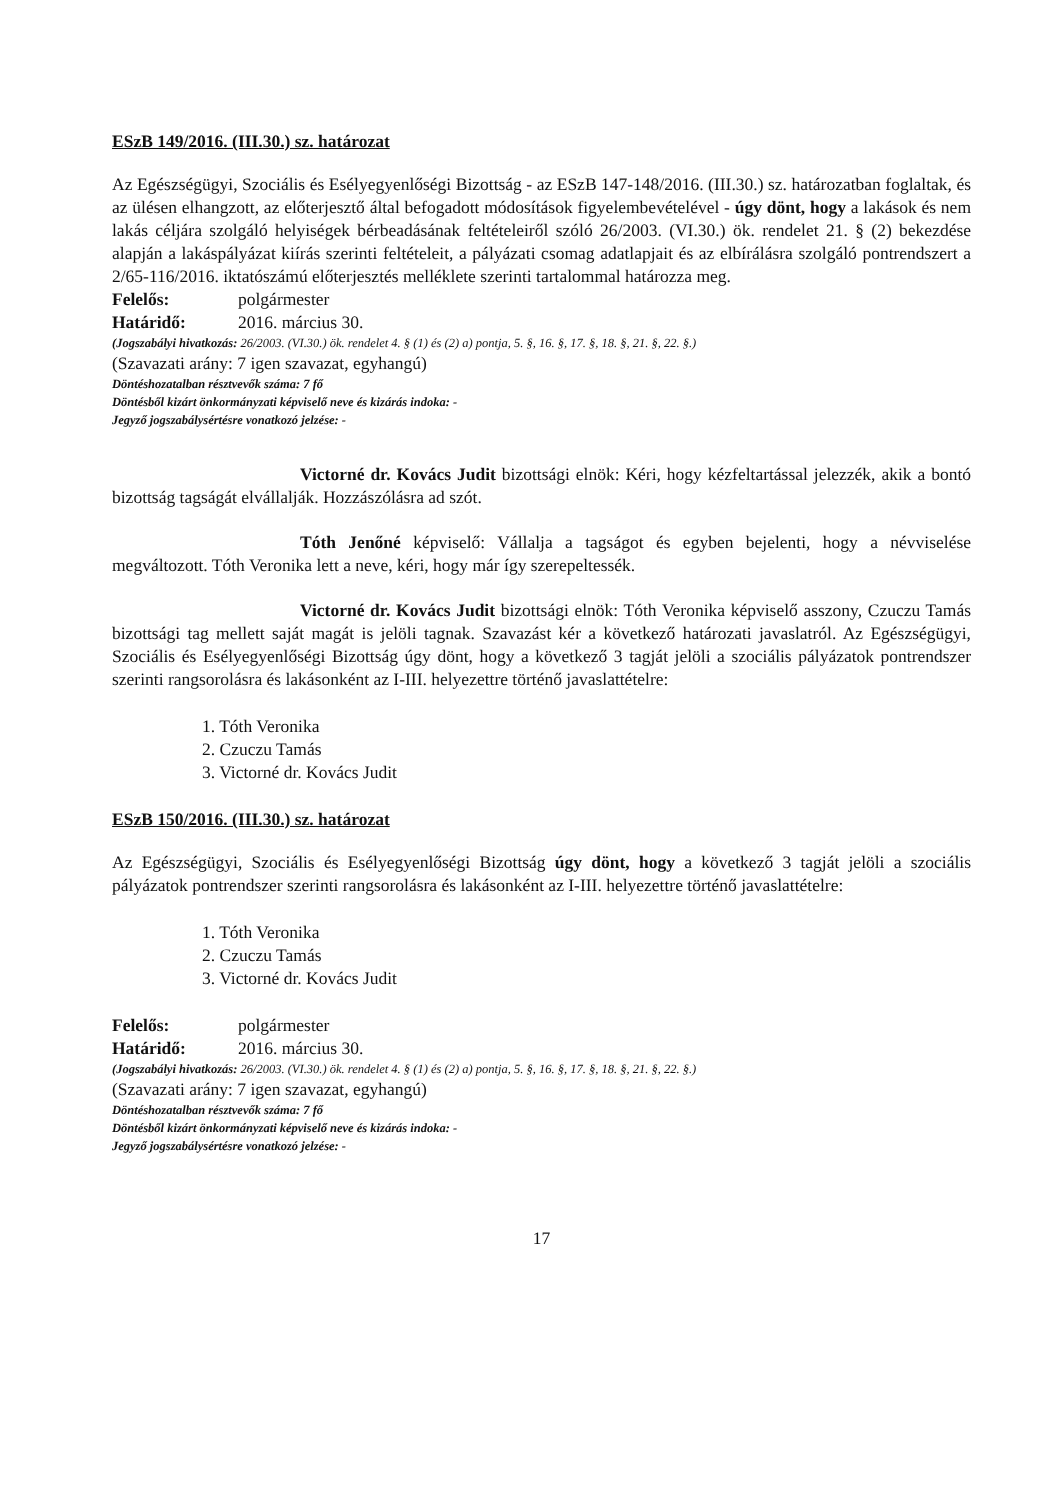ESzB 149/2016. (III.30.) sz. határozat
Az Egészségügyi, Szociális és Esélyegyenlőségi Bizottság - az ESzB 147-148/2016. (III.30.) sz. határozatban foglaltak, és az ülésen elhangzott, az előterjesztő által befogadott módosítások figyelembevételével - úgy dönt, hogy a lakások és nem lakás céljára szolgáló helyiségek bérbeadásának feltételeiről szóló 26/2003. (VI.30.) ök. rendelet 21. § (2) bekezdése alapján a lakáspályázat kiírás szerinti feltételeit, a pályázati csomag adatlapjait és az elbírálásra szolgáló pontrendszert a 2/65-116/2016. iktatószámú előterjesztés melléklete szerinti tartalommal határozza meg.
Felelős: polgármester
Határidő: 2016. március 30.
(Jogszabályi hivatkozás: 26/2003. (VI.30.) ök. rendelet 4. § (1) és (2) a) pontja, 5. §, 16. §, 17. §, 18. §, 21. §, 22. §.)
(Szavazati arány: 7 igen szavazat, egyhangú)
Döntéshozatalban résztvevők száma: 7 fő
Döntésből kizárt önkormányzati képviselő neve és kizárás indoka: -
Jegyző jogszabálysértésre vonatkozó jelzése: -
Victorné dr. Kovács Judit bizottsági elnök: Kéri, hogy kézfeltartással jelezzék, akik a bontó bizottság tagságát elvállalják. Hozzászólásra ad szót.
Tóth Jenőné képviselő: Vállalja a tagságot és egyben bejelenti, hogy a névviselése megváltozott. Tóth Veronika lett a neve, kéri, hogy már így szerepeltessék.
Victorné dr. Kovács Judit bizottsági elnök: Tóth Veronika képviselő asszony, Czuczu Tamás bizottsági tag mellett saját magát is jelöli tagnak. Szavazást kér a következő határozati javaslatról. Az Egészségügyi, Szociális és Esélyegyenlőségi Bizottság úgy dönt, hogy a következő 3 tagját jelöli a szociális pályázatok pontrendszer szerinti rangsorolásra és lakásonként az I-III. helyezettre történő javaslattételre:
1. Tóth Veronika
2. Czuczu Tamás
3. Victorné dr. Kovács Judit
ESzB 150/2016. (III.30.) sz. határozat
Az Egészségügyi, Szociális és Esélyegyenlőségi Bizottság úgy dönt, hogy a következő 3 tagját jelöli a szociális pályázatok pontrendszer szerinti rangsorolásra és lakásonként az I-III. helyezettre történő javaslattételre:
1. Tóth Veronika
2. Czuczu Tamás
3. Victorné dr. Kovács Judit
Felelős: polgármester
Határidő: 2016. március 30.
(Jogszabályi hivatkozás: 26/2003. (VI.30.) ök. rendelet 4. § (1) és (2) a) pontja, 5. §, 16. §, 17. §, 18. §, 21. §, 22. §.)
(Szavazati arány: 7 igen szavazat, egyhangú)
Döntéshozatalban résztvevők száma: 7 fő
Döntésből kizárt önkormányzati képviselő neve és kizárás indoka: -
Jegyző jogszabálysértésre vonatkozó jelzése: -
17